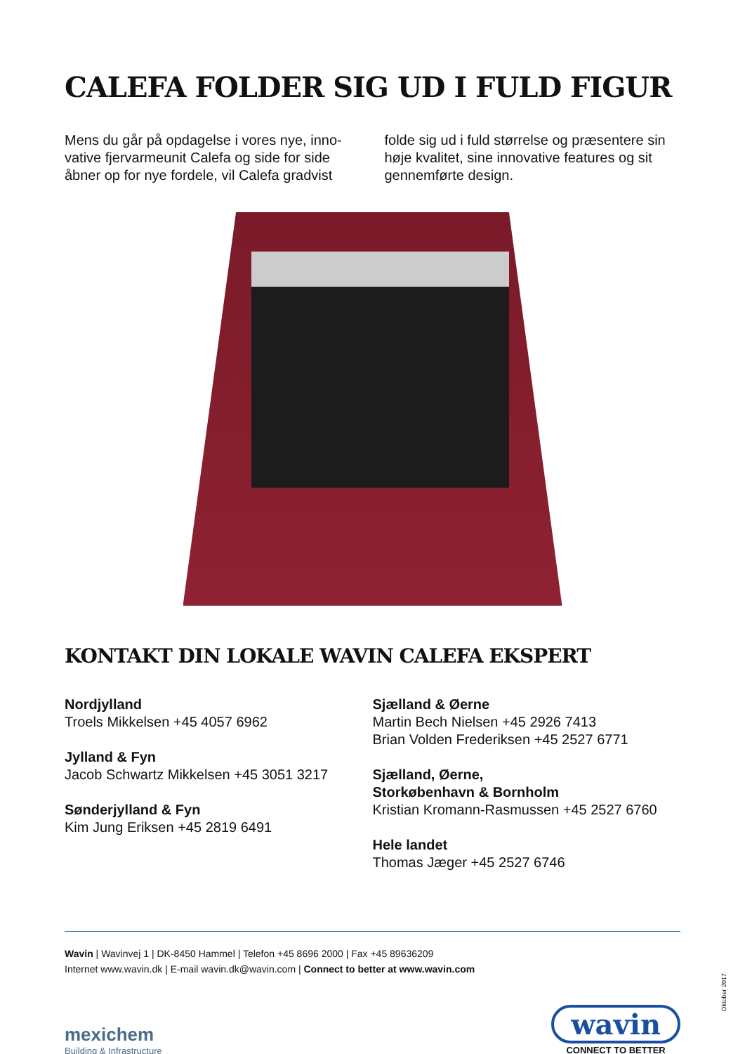CALEFA FOLDER SIG UD I FULD FIGUR
Mens du går på opdagelse i vores nye, inno-vative fjervarmeunit Calefa og side for side åbner op for nye fordele, vil Calefa gradvist
folde sig ud i fuld størrelse og præsentere sin høje kvalitet, sine innovative features og sit gennemførte design.
KONTAKT DIN LOKALE WAVIN CALEFA EKSPERT
Nordjylland
Troels Mikkelsen +45 4057 6962
Jylland & Fyn
Jacob Schwartz Mikkelsen +45 3051 3217
Sønderjylland & Fyn
Kim Jung Eriksen +45 2819 6491
Sjælland & Øerne
Martin Bech Nielsen +45 2926 7413
Brian Volden Frederiksen +45 2527 6771
Sjælland, Øerne,
Storkøbenhavn & Bornholm
Kristian Kromann-Rasmussen +45 2527 6760
Hele landet
Thomas Jæger +45 2527 6746
Wavin | Wavinvej 1 | DK-8450 Hammel | Telefon +45 8696 2000 | Fax +45 89636209
Internet www.wavin.dk | E-mail wavin.dk@wavin.com | Connect to better at www.wavin.com
mexichem
Building & Infrastructure
wavin
CONNECT TO BETTER
Oktober 2017